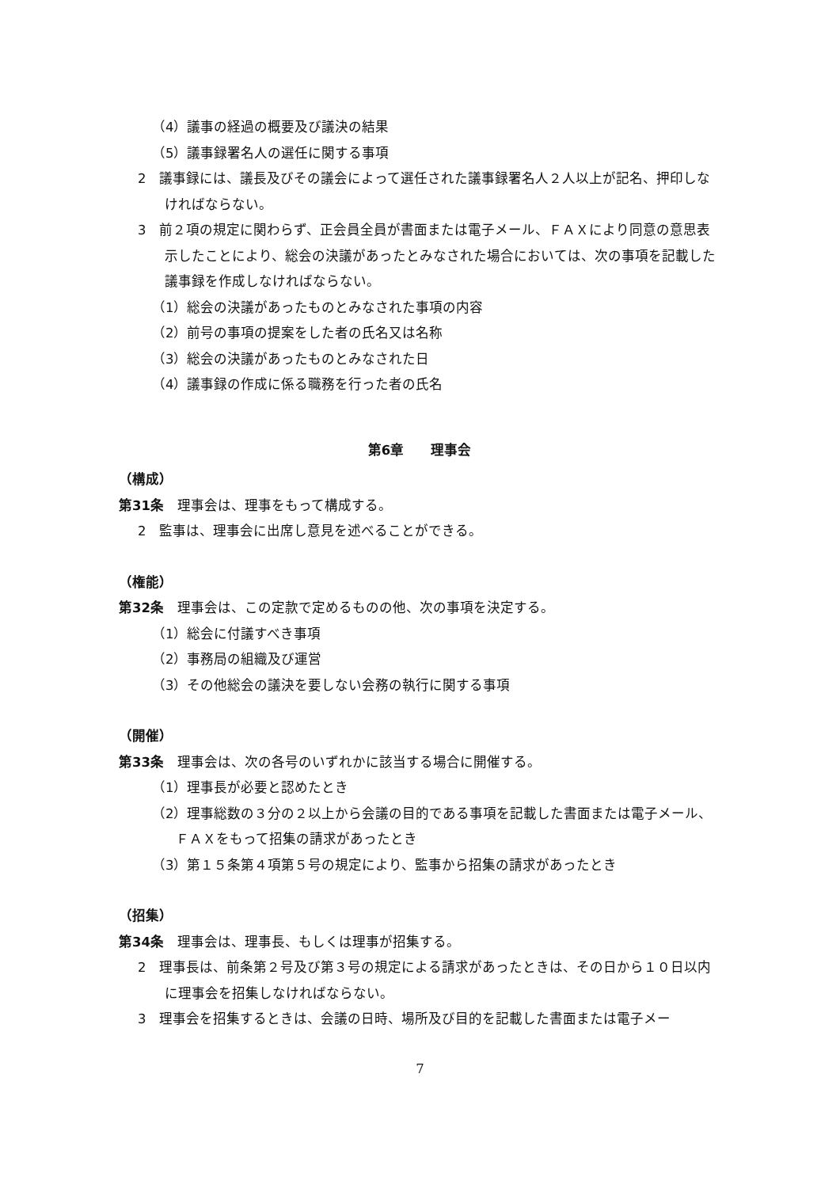（4）議事の経過の概要及び議決の結果
（5）議事録署名人の選任に関する事項
2　議事録には、議長及びその議会によって選任された議事録署名人２人以上が記名、押印しなければならない。
3　前２項の規定に関わらず、正会員全員が書面または電子メール、ＦＡＸにより同意の意思表示したことにより、総会の決議があったとみなされた場合においては、次の事項を記載した議事録を作成しなければならない。
（1）総会の決議があったものとみなされた事項の内容
（2）前号の事項の提案をした者の氏名又は名称
（3）総会の決議があったものとみなされた日
（4）議事録の作成に係る職務を行った者の氏名
第6章　　理事会
（構成）
第31条　理事会は、理事をもって構成する。
2　監事は、理事会に出席し意見を述べることができる。
（権能）
第32条　理事会は、この定款で定めるものの他、次の事項を決定する。
（1）総会に付議すべき事項
（2）事務局の組織及び運営
（3）その他総会の議決を要しない会務の執行に関する事項
（開催）
第33条　理事会は、次の各号のいずれかに該当する場合に開催する。
（1）理事長が必要と認めたとき
（2）理事総数の３分の２以上から会議の目的である事項を記載した書面または電子メール、ＦＡＸをもって招集の請求があったとき
（3）第１５条第４項第５号の規定により、監事から招集の請求があったとき
（招集）
第34条　理事会は、理事長、もしくは理事が招集する。
2　理事長は、前条第２号及び第３号の規定による請求があったときは、その日から１０日以内に理事会を招集しなければならない。
3　理事会を招集するときは、会議の日時、場所及び目的を記載した書面または電子メー
7